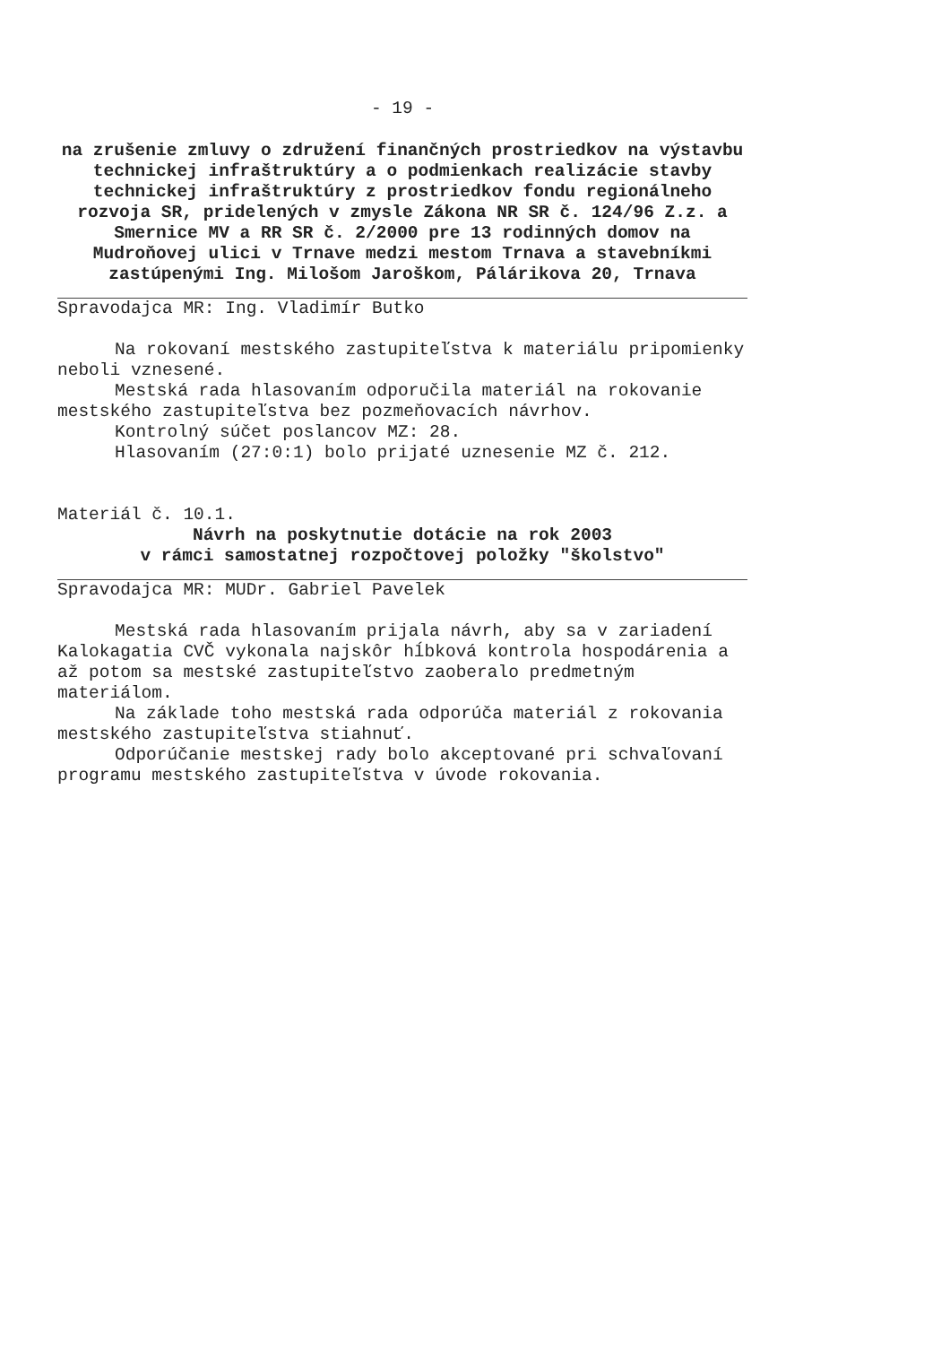- 19 -
na zrušenie zmluvy o združení finančných prostriedkov na výstavbu technickej infraštruktúry a o podmienkach realizácie stavby technickej infraštruktúry z prostriedkov fondu regionálneho rozvoja SR, pridelených v zmysle Zákona NR SR č. 124/96 Z.z. a Smernice MV a RR SR č. 2/2000 pre 13 rodinných domov na Mudroňovej ulici v Trnave medzi mestom Trnava a stavebníkmi zastúpenými Ing. Milošom Jaroškom, Pálárikova 20, Trnava
Spravodajca MR: Ing. Vladimír Butko
Na rokovaní mestského zastupiteľstva k materiálu pripomienky neboli vznesené.
Mestská rada hlasovaním odporučila materiál na rokovanie mestského zastupiteľstva bez pozmeňovacích návrhov.
Kontrolný súčet poslancov MZ: 28.
Hlasovaním (27:0:1) bolo prijaté uznesenie MZ č. 212.
Materiál č. 10.1.
Návrh na poskytnutie dotácie na rok 2003
v rámci samostatnej rozpočtovej položky "školstvo"
Spravodajca MR: MUDr. Gabriel Pavelek
Mestská rada hlasovaním prijala návrh, aby sa v zariadení Kalokagatia CVČ vykonala najskôr hĺbková kontrola hospodárenia a až potom sa mestské zastupiteľstvo zaoberalo predmetným materiálom.
Na základe toho mestská rada odporúča materiál z rokovania mestského zastupiteľstva stiahnuť.
Odporúčanie mestskej rady bolo akceptované pri schvaľovaní programu mestského zastupiteľstva v úvode rokovania.